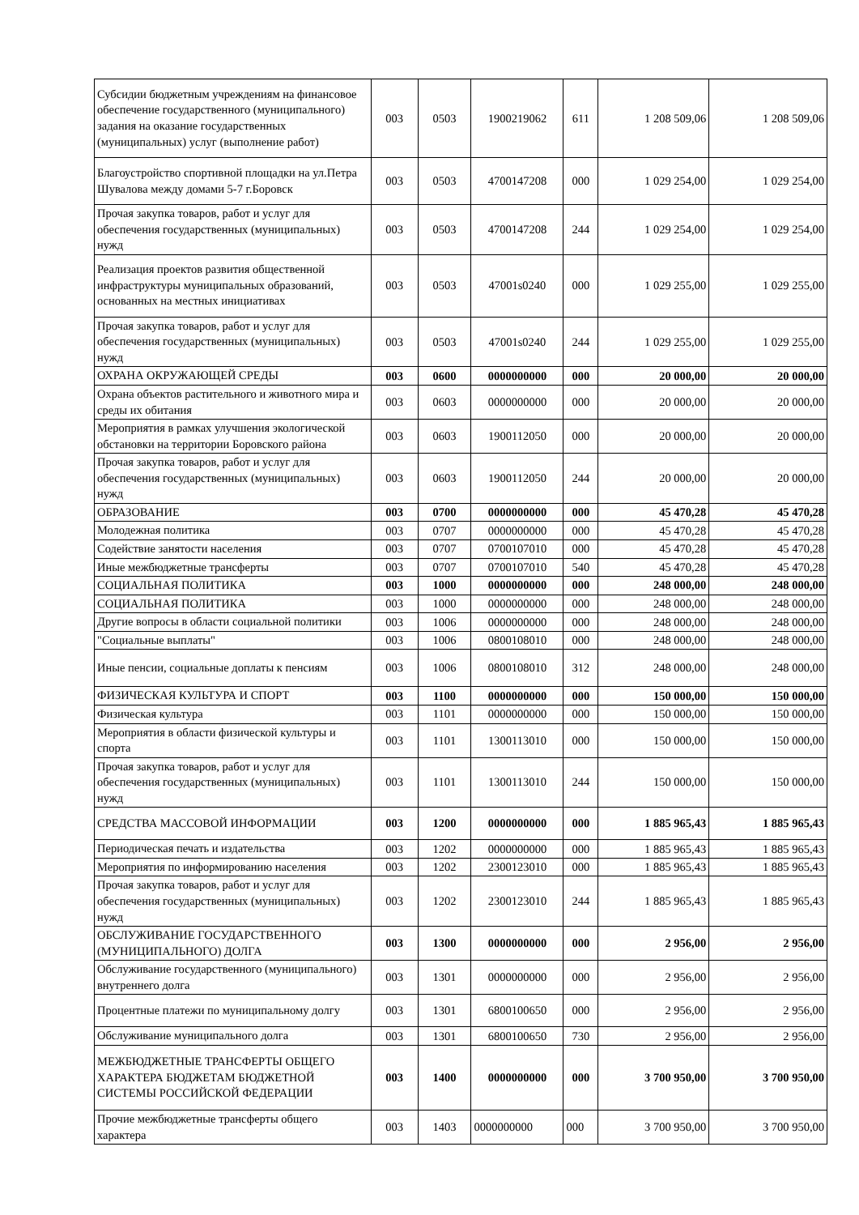| Субсидии бюджетным учреждениям на финансовое обеспечение государственного (муниципального) задания на оказание государственных (муниципальных) услуг (выполнение работ) | 003 | 0503 | 1900219062 | 611 | 1 208 509,06 | 1 208 509,06 |
| Благоустройство спортивной площадки на ул.Петра Шувалова между домами 5-7 г.Боровск | 003 | 0503 | 4700147208 | 000 | 1 029 254,00 | 1 029 254,00 |
| Прочая закупка товаров, работ и услуг для обеспечения государственных (муниципальных) нужд | 003 | 0503 | 4700147208 | 244 | 1 029 254,00 | 1 029 254,00 |
| Реализация проектов развития общественной инфраструктуры муниципальных образований, основанных на местных инициативах | 003 | 0503 | 47001s0240 | 000 | 1 029 255,00 | 1 029 255,00 |
| Прочая закупка товаров, работ и услуг для обеспечения государственных (муниципальных) нужд | 003 | 0503 | 47001s0240 | 244 | 1 029 255,00 | 1 029 255,00 |
| ОХРАНА ОКРУЖАЮЩЕЙ СРЕДЫ | 003 | 0600 | 0000000000 | 000 | 20 000,00 | 20 000,00 |
| Охрана объектов растительного и животного мира и среды их обитания | 003 | 0603 | 0000000000 | 000 | 20 000,00 | 20 000,00 |
| Мероприятия в рамках улучшения экологической обстановки на территории Боровского района | 003 | 0603 | 1900112050 | 000 | 20 000,00 | 20 000,00 |
| Прочая закупка товаров, работ и услуг для обеспечения государственных (муниципальных) нужд | 003 | 0603 | 1900112050 | 244 | 20 000,00 | 20 000,00 |
| ОБРАЗОВАНИЕ | 003 | 0700 | 0000000000 | 000 | 45 470,28 | 45 470,28 |
| Молодежная политика | 003 | 0707 | 0000000000 | 000 | 45 470,28 | 45 470,28 |
| Содействие занятости населения | 003 | 0707 | 0700107010 | 000 | 45 470,28 | 45 470,28 |
| Иные межбюджетные трансферты | 003 | 0707 | 0700107010 | 540 | 45 470,28 | 45 470,28 |
| СОЦИАЛЬНАЯ ПОЛИТИКА | 003 | 1000 | 0000000000 | 000 | 248 000,00 | 248 000,00 |
| СОЦИАЛЬНАЯ ПОЛИТИКА | 003 | 1000 | 0000000000 | 000 | 248 000,00 | 248 000,00 |
| Другие вопросы в области социальной политики | 003 | 1006 | 0000000000 | 000 | 248 000,00 | 248 000,00 |
| "Социальные выплаты" | 003 | 1006 | 0800108010 | 000 | 248 000,00 | 248 000,00 |
| Иные пенсии, социальные доплаты к пенсиям | 003 | 1006 | 0800108010 | 312 | 248 000,00 | 248 000,00 |
| ФИЗИЧЕСКАЯ КУЛЬТУРА И СПОРТ | 003 | 1100 | 0000000000 | 000 | 150 000,00 | 150 000,00 |
| Физическая культура | 003 | 1101 | 0000000000 | 000 | 150 000,00 | 150 000,00 |
| Мероприятия в области физической культуры и спорта | 003 | 1101 | 1300113010 | 000 | 150 000,00 | 150 000,00 |
| Прочая закупка товаров, работ и услуг для обеспечения государственных (муниципальных) нужд | 003 | 1101 | 1300113010 | 244 | 150 000,00 | 150 000,00 |
| СРЕДСТВА МАССОВОЙ ИНФОРМАЦИИ | 003 | 1200 | 0000000000 | 000 | 1 885 965,43 | 1 885 965,43 |
| Периодическая печать и издательства | 003 | 1202 | 0000000000 | 000 | 1 885 965,43 | 1 885 965,43 |
| Мероприятия по информированию населения | 003 | 1202 | 2300123010 | 000 | 1 885 965,43 | 1 885 965,43 |
| Прочая закупка товаров, работ и услуг для обеспечения государственных (муниципальных) нужд | 003 | 1202 | 2300123010 | 244 | 1 885 965,43 | 1 885 965,43 |
| ОБСЛУЖИВАНИЕ ГОСУДАРСТВЕННОГО (МУНИЦИПАЛЬНОГО) ДОЛГА | 003 | 1300 | 0000000000 | 000 | 2 956,00 | 2 956,00 |
| Обслуживание государственного (муниципального) внутреннего долга | 003 | 1301 | 0000000000 | 000 | 2 956,00 | 2 956,00 |
| Процентные платежи по муниципальному долгу | 003 | 1301 | 6800100650 | 000 | 2 956,00 | 2 956,00 |
| Обслуживание муниципального долга | 003 | 1301 | 6800100650 | 730 | 2 956,00 | 2 956,00 |
| МЕЖБЮДЖЕТНЫЕ ТРАНСФЕРТЫ ОБЩЕГО ХАРАКТЕРА БЮДЖЕТАМ БЮДЖЕТНОЙ СИСТЕМЫ РОССИЙСКОЙ ФЕДЕРАЦИИ | 003 | 1400 | 0000000000 | 000 | 3 700 950,00 | 3 700 950,00 |
| Прочие межбюджетные трансферты общего характера | 003 | 1403 | 0000000000 | 000 | 3 700 950,00 | 3 700 950,00 |